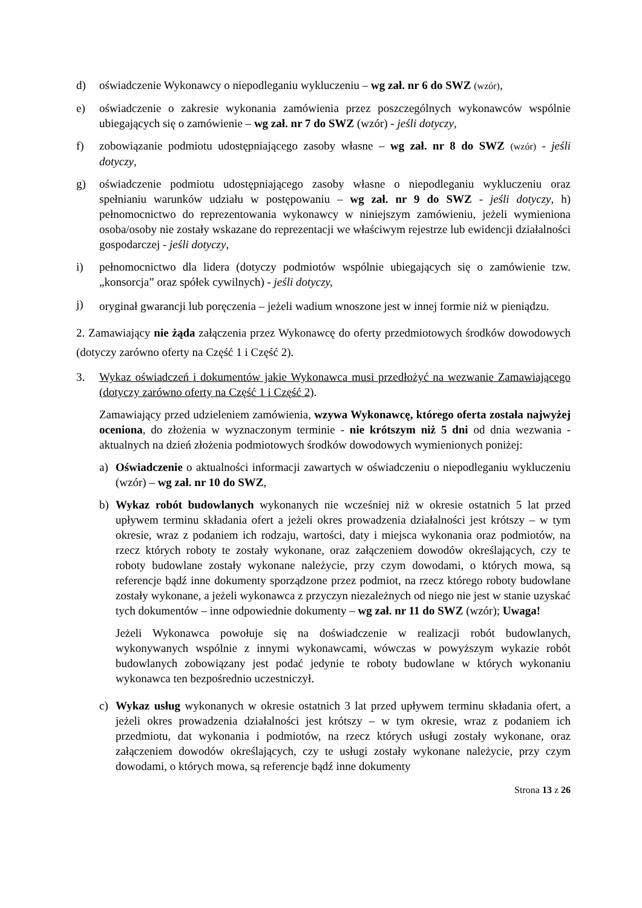d) oświadczenie Wykonawcy o niepodleganiu wykluczeniu – wg zał. nr 6 do SWZ (wzór),
e) oświadczenie o zakresie wykonania zamówienia przez poszczególnych wykonawców wspólnie ubiegających się o zamówienie – wg zał. nr 7 do SWZ (wzór) - jeśli dotyczy,
f) zobowiązanie podmiotu udostępniającego zasoby własne – wg zał. nr 8 do SWZ (wzór) - jeśli dotyczy,
g) oświadczenie podmiotu udostępniającego zasoby własne o niepodleganiu wykluczeniu oraz spełnianiu warunków udziału w postępowaniu – wg zał. nr 9 do SWZ - jeśli dotyczy, h) pełnomocnictwo do reprezentowania wykonawcy w niniejszym zamówieniu, jeżeli wymieniona osoba/osoby nie zostały wskazane do reprezentacji we właściwym rejestrze lub ewidencji działalności gospodarczej - jeśli dotyczy,
i) pełnomocnictwo dla lidera (dotyczy podmiotów wspólnie ubiegających się o zamówienie tzw. „konsorcja” oraz spółek cywilnych) - jeśli dotyczy,
j) oryginał gwarancji lub poręczenia – jeżeli wadium wnoszone jest w innej formie niż w pieniądzu.
2. Zamawiający nie żąda załączenia przez Wykonawcę do oferty przedmiotowych środków dowodowych (dotyczy zarówno oferty na Część 1 i Część 2).
3. Wykaz oświadczeń i dokumentów jakie Wykonawca musi przedłożyć na wezwanie Zamawiającego (dotyczy zarówno oferty na Część 1 i Część 2).
Zamawiający przed udzieleniem zamówienia, wzywa Wykonawcę, którego oferta została najwyżej oceniona, do złożenia w wyznaczonym terminie - nie krótszym niż 5 dni od dnia wezwania - aktualnych na dzień złożenia podmiotowych środków dowodowych wymienionych poniżej:
a) Oświadczenie o aktualności informacji zawartych w oświadczeniu o niepodleganiu wykluczeniu (wzór) – wg zał. nr 10 do SWZ,
b) Wykaz robót budowlanych wykonanych nie wcześniej niż w okresie ostatnich 5 lat przed upływem terminu składania ofert a jeżeli okres prowadzenia działalności jest krótszy – w tym okresie, wraz z podaniem ich rodzaju, wartości, daty i miejsca wykonania oraz podmiotów, na rzecz których roboty te zostały wykonane, oraz załączeniem dowodów określających, czy te roboty budowlane zostały wykonane należycie, przy czym dowodami, o których mowa, są referencje bądź inne dokumenty sporządzone przez podmiot, na rzecz którego roboty budowlane zostały wykonane, a jeżeli wykonawca z przyczyn niezależnych od niego nie jest w stanie uzyskać tych dokumentów – inne odpowiednie dokumenty – wg zał. nr 11 do SWZ (wzór); Uwaga!
Jeżeli Wykonawca powołuje się na doświadczenie w realizacji robót budowlanych, wykonywanych wspólnie z innymi wykonawcami, wówczas w powyższym wykazie robót budowlanych zobowiązany jest podać jedynie te roboty budowlane w których wykonaniu wykonawca ten bezpośrednio uczestniczył.
c) Wykaz usług wykonanych w okresie ostatnich 3 lat przed upływem terminu składania ofert, a jeżeli okres prowadzenia działalności jest krótszy – w tym okresie, wraz z podaniem ich przedmiotu, dat wykonania i podmiotów, na rzecz których usługi zostały wykonane, oraz załączeniem dowodów określających, czy te usługi zostały wykonane należycie, przy czym dowodami, o których mowa, są referencje bądź inne dokumenty
Strona 13 z 26